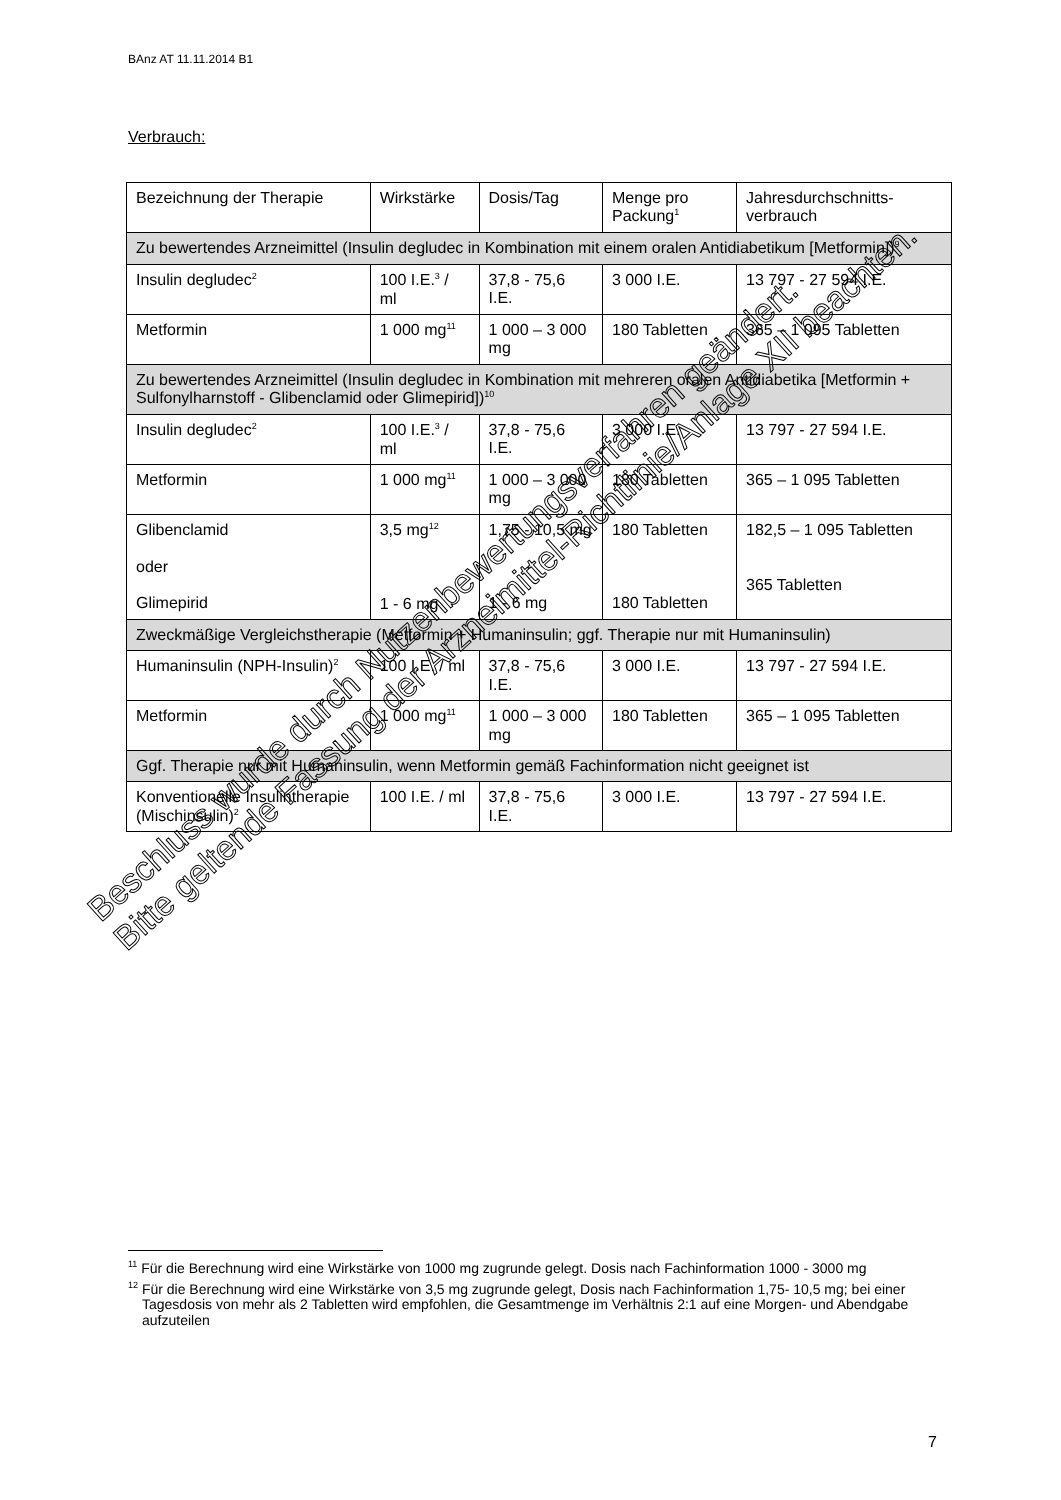BAnz AT 11.11.2014 B1
Verbrauch:
| Bezeichnung der Therapie | Wirkstärke | Dosis/Tag | Menge pro Packung<sup>1</sup> | Jahresdurchschnitts-verbrauch |
| --- | --- | --- | --- | --- |
| Zu bewertendes Arzneimittel (Insulin degludec in Kombination mit einem oralen Antidiabetikum [Metformin])<sup>9</sup> | | | | |
| Insulin degludec<sup>2</sup> | 100 I.E.<sup>3</sup> / ml | 37,8 - 75,6 I.E. | 3 000 I.E. | 13 797 - 27 594 I.E. |
| Metformin | 1 000 mg<sup>11</sup> | 1 000 – 3 000 mg | 180 Tabletten | 365 – 1 095 Tabletten |
| Zu bewertendes Arzneimittel (Insulin degludec in Kombination mit mehreren oralen Antidiabetika [Metformin + Sulfonylharnstoff - Glibenclamid oder Glimepirid])<sup>10</sup> | | | | |
| Insulin degludec<sup>2</sup> | 100 I.E.<sup>3</sup> / ml | 37,8 - 75,6 I.E. | 3 000 I.E. | 13 797 - 27 594 I.E. |
| Metformin | 1 000 mg<sup>11</sup> | 1 000 – 3 000 mg | 180 Tabletten | 365 – 1 095 Tabletten |
| Glibenclamid oder Glimepirid | 3,5 mg<sup>12</sup> 1 - 6 mg | 1,75 - 10,5 mg 1 - 6 mg | 180 Tabletten 180 Tabletten | 182,5 – 1 095 Tabletten 365 Tabletten |
| Zweckmäßige Vergleichstherapie (Metformin + Humaninsulin; ggf. Therapie nur mit Humaninsulin) | | | | |
| Humaninsulin (NPH-Insulin)<sup>2</sup> | 100 I.E. / ml | 37,8 - 75,6 I.E. | 3 000 I.E. | 13 797 - 27 594 I.E. |
| Metformin | 1 000 mg<sup>11</sup> | 1 000 – 3 000 mg | 180 Tabletten | 365 – 1 095 Tabletten |
| Ggf. Therapie nur mit Humaninsulin, wenn Metformin gemäß Fachinformation nicht geeignet ist | | | | |
| Konventionelle Insulintherapie (Mischinsulin)<sup>2</sup> | 100 I.E. / ml | 37,8 - 75,6 I.E. | 3 000 I.E. | 13 797 - 27 594 I.E. |
Beschluss wurde durch Nutzenbewertungsverfahren geändert.
Bitte geltende Fassung der Arzneimittel-Richtlinie/Anlage XII beachten.
<sup>11</sup> Für die Berechnung wird eine Wirkstärke von 1000 mg zugrunde gelegt. Dosis nach Fachinformation 1000 - 3000 mg
<sup>12</sup> Für die Berechnung wird eine Wirkstärke von 3,5 mg zugrunde gelegt, Dosis nach Fachinformation 1,75- 10,5 mg; bei einer Tagesdosis von mehr als 2 Tabletten wird empfohlen, die Gesamtmenge im Verhältnis 2:1 auf eine Morgen- und Abendgabe aufzuteilen
7